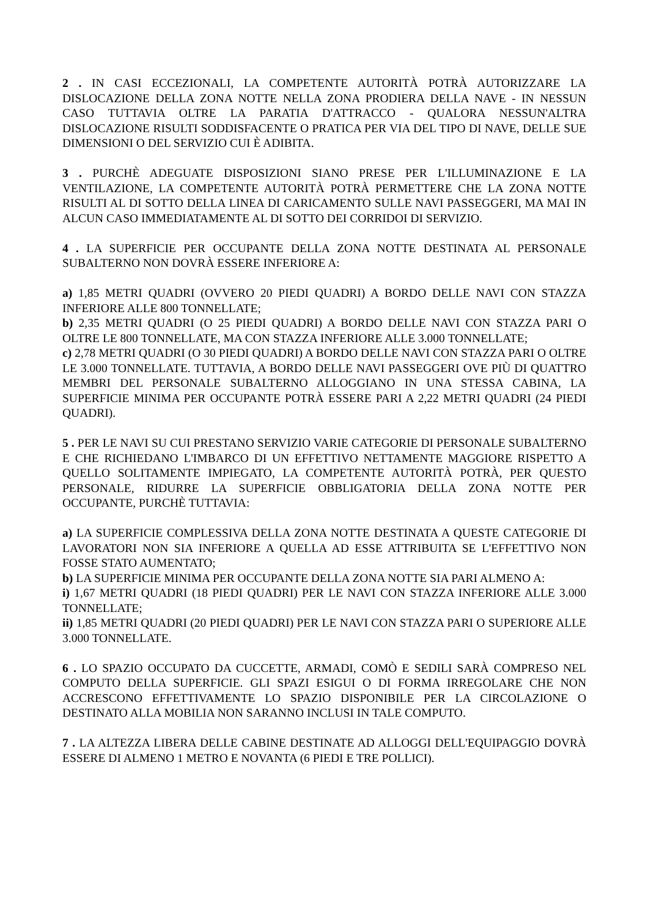2 . IN CASI ECCEZIONALI, LA COMPETENTE AUTORITÀ POTRÀ AUTORIZZARE LA DISLOCAZIONE DELLA ZONA NOTTE NELLA ZONA PRODIERA DELLA NAVE - IN NESSUN CASO TUTTAVIA OLTRE LA PARATIA D'ATTRACCO - QUALORA NESSUN'ALTRA DISLOCAZIONE RISULTI SODDISFACENTE O PRATICA PER VIA DEL TIPO DI NAVE, DELLE SUE DIMENSIONI O DEL SERVIZIO CUI È ADIBITA.
3 . PURCHÈ ADEGUATE DISPOSIZIONI SIANO PRESE PER L'ILLUMINAZIONE E LA VENTILAZIONE, LA COMPETENTE AUTORITÀ POTRÀ PERMETTERE CHE LA ZONA NOTTE RISULTI AL DI SOTTO DELLA LINEA DI CARICAMENTO SULLE NAVI PASSEGGERI, MA MAI IN ALCUN CASO IMMEDIATAMENTE AL DI SOTTO DEI CORRIDOI DI SERVIZIO.
4 . LA SUPERFICIE PER OCCUPANTE DELLA ZONA NOTTE DESTINATA AL PERSONALE SUBALTERNO NON DOVRÀ ESSERE INFERIORE A:
a) 1,85 METRI QUADRI (OVVERO 20 PIEDI QUADRI) A BORDO DELLE NAVI CON STAZZA INFERIORE ALLE 800 TONNELLATE;
b) 2,35 METRI QUADRI (O 25 PIEDI QUADRI) A BORDO DELLE NAVI CON STAZZA PARI O OLTRE LE 800 TONNELLATE, MA CON STAZZA INFERIORE ALLE 3.000 TONNELLATE;
c) 2,78 METRI QUADRI (O 30 PIEDI QUADRI) A BORDO DELLE NAVI CON STAZZA PARI O OLTRE LE 3.000 TONNELLATE. TUTTAVIA, A BORDO DELLE NAVI PASSEGGERI OVE PIÙ DI QUATTRO MEMBRI DEL PERSONALE SUBALTERNO ALLOGGIANO IN UNA STESSA CABINA, LA SUPERFICIE MINIMA PER OCCUPANTE POTRÀ ESSERE PARI A 2,22 METRI QUADRI (24 PIEDI QUADRI).
5 . PER LE NAVI SU CUI PRESTANO SERVIZIO VARIE CATEGORIE DI PERSONALE SUBALTERNO E CHE RICHIEDANO L'IMBARCO DI UN EFFETTIVO NETTAMENTE MAGGIORE RISPETTO A QUELLO SOLITAMENTE IMPIEGATO, LA COMPETENTE AUTORITÀ POTRÀ, PER QUESTO PERSONALE, RIDURRE LA SUPERFICIE OBBLIGATORIA DELLA ZONA NOTTE PER OCCUPANTE, PURCHÈ TUTTAVIA:
a) LA SUPERFICIE COMPLESSIVA DELLA ZONA NOTTE DESTINATA A QUESTE CATEGORIE DI LAVORATORI NON SIA INFERIORE A QUELLA AD ESSE ATTRIBUITA SE L'EFFETTIVO NON FOSSE STATO AUMENTATO;
b) LA SUPERFICIE MINIMA PER OCCUPANTE DELLA ZONA NOTTE SIA PARI ALMENO A:
i) 1,67 METRI QUADRI (18 PIEDI QUADRI) PER LE NAVI CON STAZZA INFERIORE ALLE 3.000 TONNELLATE;
ii) 1,85 METRI QUADRI (20 PIEDI QUADRI) PER LE NAVI CON STAZZA PARI O SUPERIORE ALLE 3.000 TONNELLATE.
6 . LO SPAZIO OCCUPATO DA CUCCETTE, ARMADI, COMÒ E SEDILI SARÀ COMPRESO NEL COMPUTO DELLA SUPERFICIE. GLI SPAZI ESIGUI O DI FORMA IRREGOLARE CHE NON ACCRESCONO EFFETTIVAMENTE LO SPAZIO DISPONIBILE PER LA CIRCOLAZIONE O DESTINATO ALLA MOBILIA NON SARANNO INCLUSI IN TALE COMPUTO.
7 . LA ALTEZZA LIBERA DELLE CABINE DESTINATE AD ALLOGGI DELL'EQUIPAGGIO DOVRÀ ESSERE DI ALMENO 1 METRO E NOVANTA (6 PIEDI E TRE POLLICI).